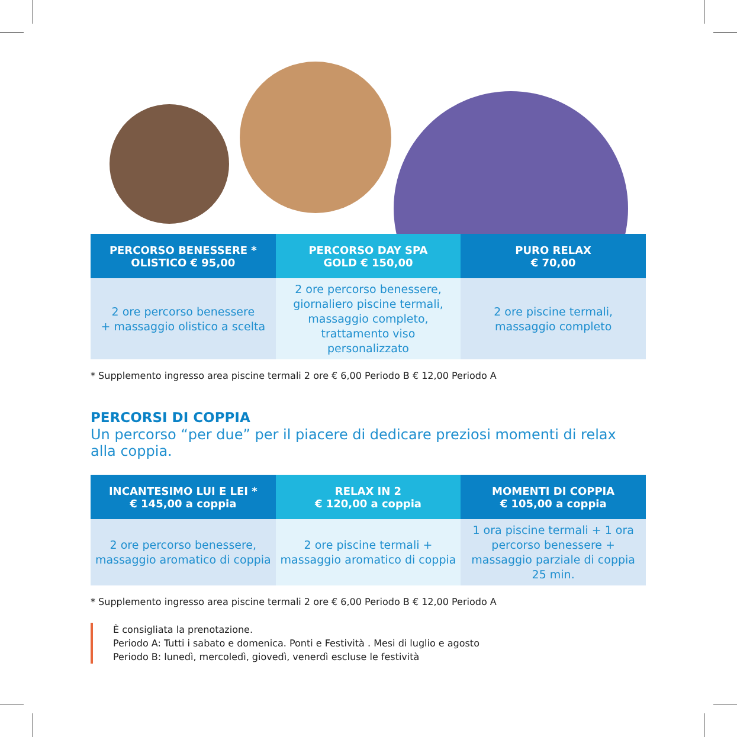| PERCORSO BENESSERE * OLISTICO € 95,00 | PERCORSO DAY SPA GOLD € 150,00 | PURO RELAX € 70,00 |
| --- | --- | --- |
| 2 ore percorso benessere + massaggio olistico a scelta | 2 ore percorso benessere, giornaliero piscine termali, massaggio completo, trattamento viso personalizzato | 2 ore piscine termali, massaggio completo |
* Supplemento ingresso area piscine termali 2 ore € 6,00 Periodo B € 12,00 Periodo A
PERCORSI DI COPPIA
Un percorso “per due” per il piacere di dedicare preziosi momenti di relax alla coppia.
| INCANTESIMO LUI E LEI * € 145,00 a coppia | RELAX IN 2 € 120,00 a coppia | MOMENTI DI COPPIA € 105,00 a coppia |
| --- | --- | --- |
| 2 ore percorso benessere, massaggio aromatico di coppia | 2 ore piscine termali + massaggio aromatico di coppia | 1 ora piscine termali + 1 ora percorso benessere + massaggio parziale di coppia 25 min. |
* Supplemento ingresso area piscine termali 2 ore € 6,00 Periodo B € 12,00 Periodo A
È consigliata la prenotazione.
Periodo A: Tutti i sabato e domenica. Ponti e Festività . Mesi di luglio e agosto
Periodo B: lunedì, mercoledì, giovedì, venerdì escluse le festività